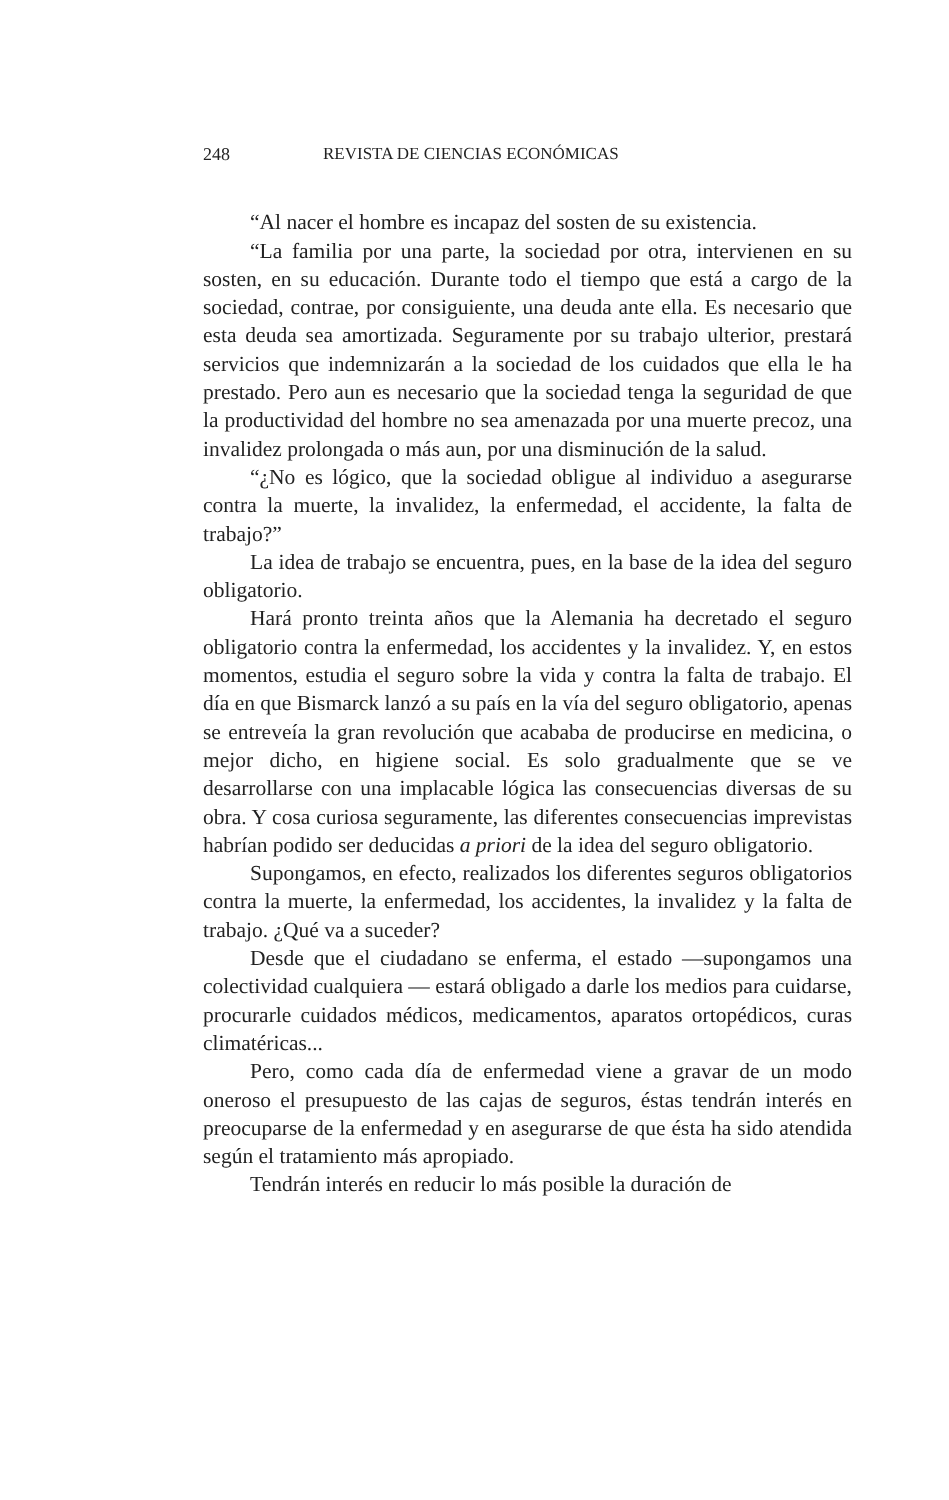248 REVISTA DE CIENCIAS ECONÓMICAS
“Al nacer el hombre es incapaz del sosten de su existencia.
“La familia por una parte, la sociedad por otra, intervienen en su sosten, en su educación. Durante todo el tiempo que está a cargo de la sociedad, contrae, por consiguiente, una deuda ante ella. Es necesario que esta deuda sea amortizada. Seguramente por su trabajo ulterior, prestará servicios que indemnizarán a la sociedad de los cuidados que ella le ha prestado. Pero aun es necesario que la sociedad tenga la seguridad de que la productividad del hombre no sea amenazada por una muerte precoz, una invalidez prolongada o más aun, por una disminución de la salud.
“¿No es lógico, que la sociedad obligue al individuo a asegurarse contra la muerte, la invalidez, la enfermedad, el accidente, la falta de trabajo?”
La idea de trabajo se encuentra, pues, en la base de la idea del seguro obligatorio.
Hará pronto treinta años que la Alemania ha decretado el seguro obligatorio contra la enfermedad, los accidentes y la invalidez. Y, en estos momentos, estudia el seguro sobre la vida y contra la falta de trabajo. El día en que Bismarck lanzó a su país en la vía del seguro obligatorio, apenas se entreveía la gran revolución que acababa de producirse en medicina, o mejor dicho, en higiene social. Es solo gradualmente que se ve desarrollarse con una implacable lógica las consecuencias diversas de su obra. Y cosa curiosa seguramente, las diferentes consecuencias imprevistas habrían podido ser deducidas a priori de la idea del seguro obligatorio.
Supongamos, en efecto, realizados los diferentes seguros obligatorios contra la muerte, la enfermedad, los accidentes, la invalidez y la falta de trabajo. ¿Qué va a suceder?
Desde que el ciudadano se enferma, el estado —supongamos una colectividad cualquiera — estará obligado a darle los medios para cuidarse, procurarle cuidados médicos, medicamentos, aparatos ortopédicos, curas climatéricas...
Pero, como cada día de enfermedad viene a gravar de un modo oneroso el presupuesto de las cajas de seguros, éstas tendrán interés en preocuparse de la enfermedad y en asegurarse de que ésta ha sido atendida según el tratamiento más apropiado.
Tendrán interés en reducir lo más posible la duración de